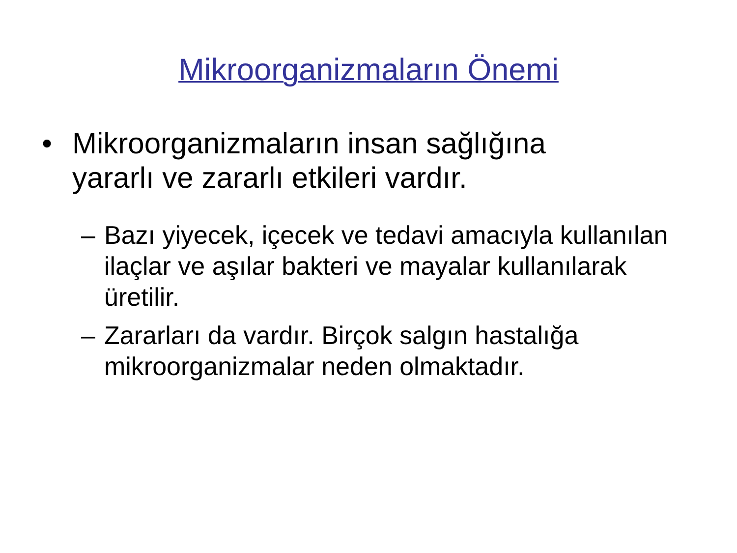Mikroorganizmaların Önemi
• Mikroorganizmaların insan sağlığına yararlı ve zararlı etkileri vardır.
– Bazı yiyecek, içecek ve tedavi amacıyla kullanılan ilaçlar ve aşılar bakteri ve mayalar kullanılarak üretilir.
– Zararları da vardır. Birçok salgın hastalığa mikroorganizmalar neden olmaktadır.